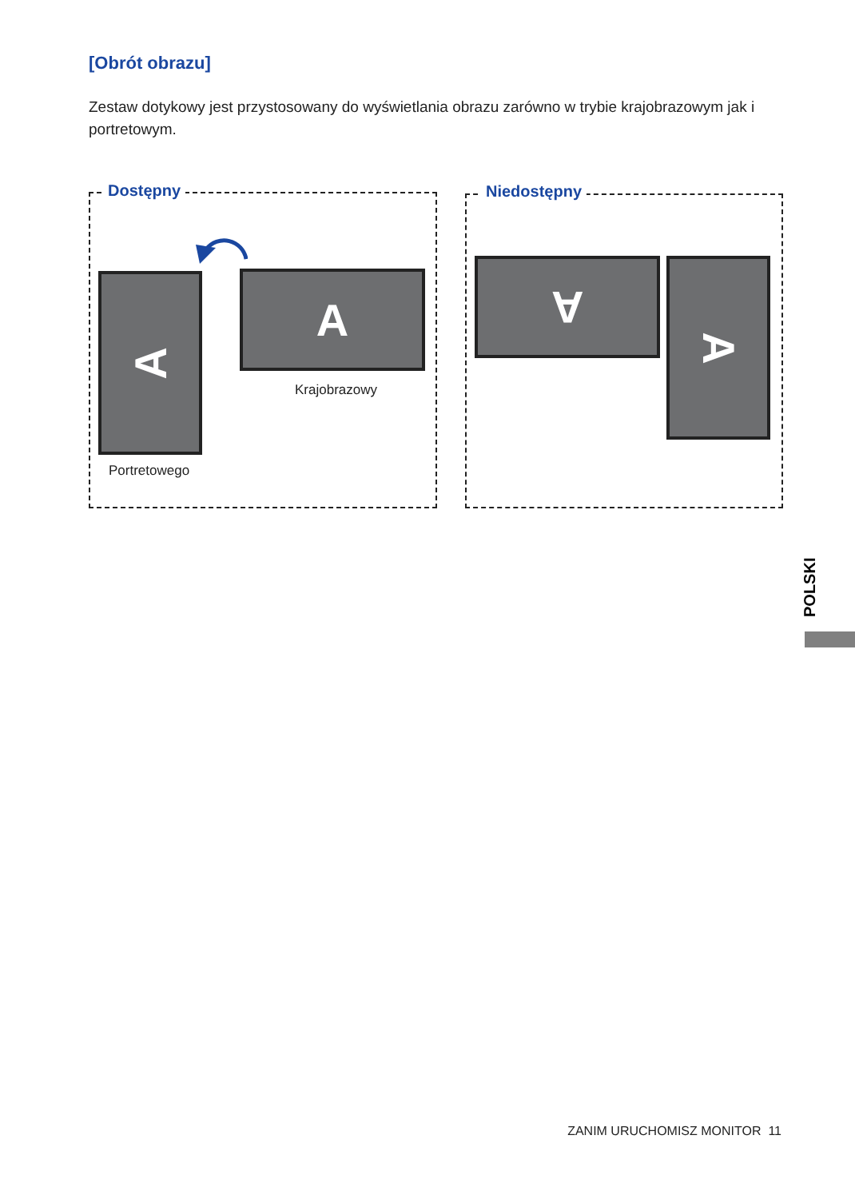[Obrót obrazu]
Zestaw dotykowy jest przystosowany do wyświetlania obrazu zarówno w trybie krajobrazowym jak i portretowym.
Dostępny
A A
Krajobrazowy
Portretowego
Niedostępny
A A
POLSKI
ZANIM URUCHOMISZ MONITOR 11